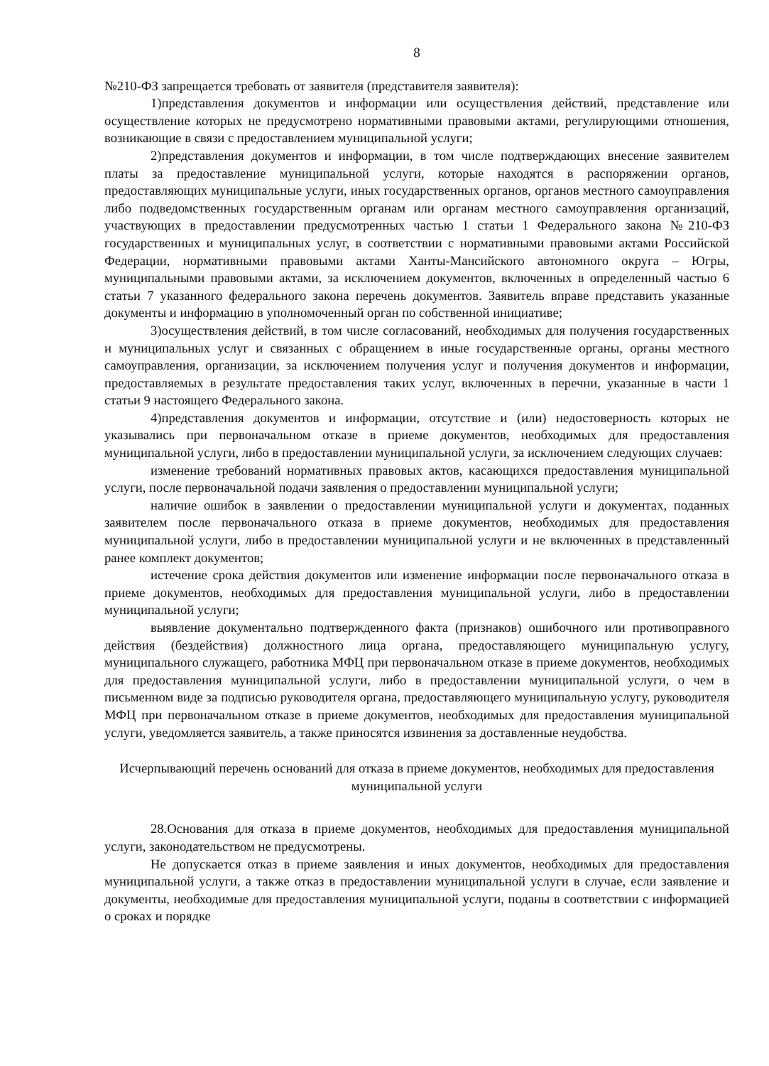8
№210-ФЗ запрещается требовать от заявителя (представителя заявителя):
1)представления документов и информации или осуществления действий, представление или осуществление которых не предусмотрено нормативными правовыми актами, регулирующими отношения, возникающие в связи с предоставлением муниципальной услуги;
2)представления документов и информации, в том числе подтверждающих внесение заявителем платы за предоставление муниципальной услуги, которые находятся в распоряжении органов, предоставляющих муниципальные услуги, иных государственных органов, органов местного самоуправления либо подведомственных государственным органам или органам местного самоуправления организаций, участвующих в предоставлении предусмотренных частью 1 статьи 1 Федерального закона №210-ФЗ государственных и муниципальных услуг, в соответствии с нормативными правовыми актами Российской Федерации, нормативными правовыми актами Ханты-Мансийского автономного округа – Югры, муниципальными правовыми актами, за исключением документов, включенных в определенный частью 6 статьи 7 указанного федерального закона перечень документов. Заявитель вправе представить указанные документы и информацию в уполномоченный орган по собственной инициативе;
3)осуществления действий, в том числе согласований, необходимых для получения государственных и муниципальных услуг и связанных с обращением в иные государственные органы, органы местного самоуправления, организации, за исключением получения услуг и получения документов и информации, предоставляемых в результате предоставления таких услуг, включенных в перечни, указанные в части 1 статьи 9 настоящего Федерального закона.
4)представления документов и информации, отсутствие и (или) недостоверность которых не указывались при первоначальном отказе в приеме документов, необходимых для предоставления муниципальной услуги, либо в предоставлении муниципальной услуги, за исключением следующих случаев:
изменение требований нормативных правовых актов, касающихся предоставления муниципальной услуги, после первоначальной подачи заявления о предоставлении муниципальной услуги;
наличие ошибок в заявлении о предоставлении муниципальной услуги и документах, поданных заявителем после первоначального отказа в приеме документов, необходимых для предоставления муниципальной услуги, либо в предоставлении муниципальной услуги и не включенных в представленный ранее комплект документов;
истечение срока действия документов или изменение информации после первоначального отказа в приеме документов, необходимых для предоставления муниципальной услуги, либо в предоставлении муниципальной услуги;
выявление документально подтвержденного факта (признаков) ошибочного или противоправного действия (бездействия) должностного лица органа, предоставляющего муниципальную услугу, муниципального служащего, работника МФЦ при первоначальном отказе в приеме документов, необходимых для предоставления муниципальной услуги, либо в предоставлении муниципальной услуги, о чем в письменном виде за подписью руководителя органа, предоставляющего муниципальную услугу, руководителя МФЦ при первоначальном отказе в приеме документов, необходимых для предоставления муниципальной услуги, уведомляется заявитель, а также приносятся извинения за доставленные неудобства.
Исчерпывающий перечень оснований для отказа в приеме документов, необходимых для предоставления муниципальной услуги
28.Основания для отказа в приеме документов, необходимых для предоставления муниципальной услуги, законодательством не предусмотрены.
Не допускается отказ в приеме заявления и иных документов, необходимых для предоставления муниципальной услуги, а также отказ в предоставлении муниципальной услуги в случае, если заявление и документы, необходимые для предоставления муниципальной услуги, поданы в соответствии с информацией о сроках и порядке